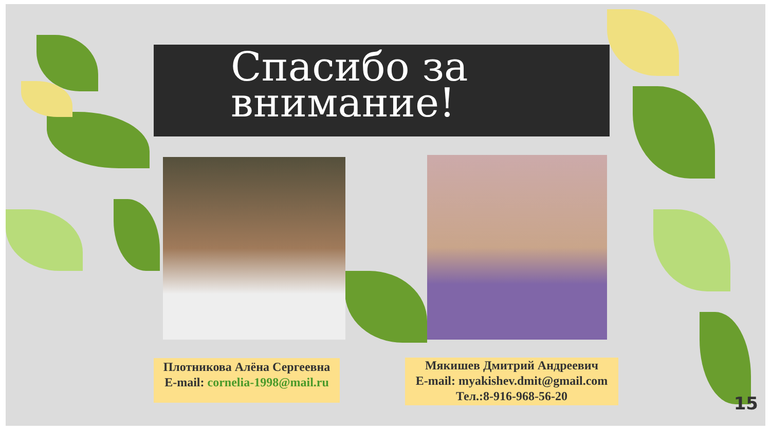Спасибо за
внимание!
Плотникова Алёна Сергеевна
E-mail: cornelia-1998@mail.ru
Мякишев Дмитрий Андреевич
E-mail: myakishev.dmit@gmail.com
Тел.:8-916-968-56-20
15